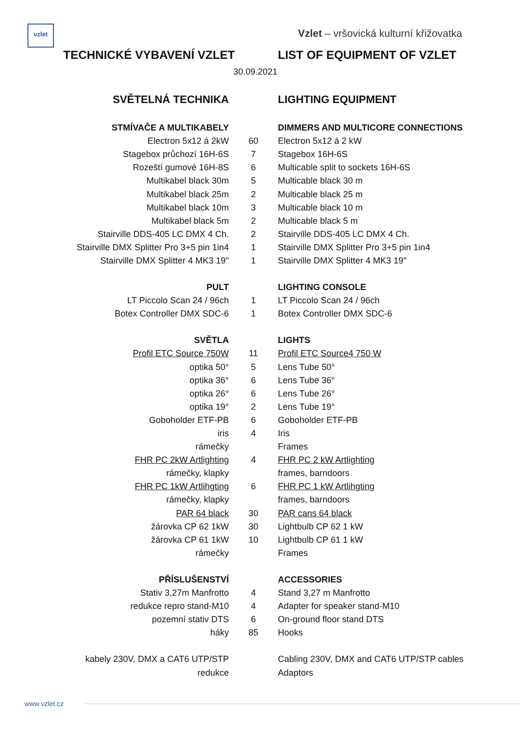vzlet
Vzlet – vršovická kulturní křižovatka
TECHNICKÉ VYBAVENÍ VZLET LIST OF EQUIPMENT OF VZLET
30.09.2021
| SVĚTELNÁ TECHNIKA | | LIGHTING EQUIPMENT |
| STMÍVAČE A MULTIKABELY | | DIMMERS AND MULTICORE CONNECTIONS |
| Electron 5x12 á 2kW | 60 | Electron 5x12 á 2 kW |
| Stagebox průchozí 16H-6S | 7 | Stagebox 16H-6S |
| Rozeští gumové 16H-8S | 6 | Multicable split to sockets 16H-6S |
| Multikabel black 30m | 5 | Multicable black 30 m |
| Multikabel black 25m | 2 | Multicable black 25 m |
| Multikabel black 10m | 3 | Multicable black 10 m |
| Multikabel black 5m | 2 | Multicable black 5 m |
| Stairville DDS-405 LC DMX 4 Ch. | 2 | Stairville DDS-405 LC DMX 4 Ch. |
| Stairville DMX Splitter Pro 3+5 pin 1in4 | 1 | Stairville DMX Splitter Pro 3+5 pin 1in4 |
| Stairville DMX Splitter 4 MK3 19" | 1 | Stairville DMX Splitter 4 MK3 19" |
| PULT | | LIGHTING CONSOLE |
| LT Piccolo Scan 24 / 96ch | 1 | LT Piccolo Scan 24 / 96ch |
| Botex Controller DMX SDC-6 | 1 | Botex Controller DMX SDC-6 |
| SVĚTLA | | LIGHTS |
| Profil ETC Source 750W | 11 | Profil ETC Source4 750 W |
| optika 50° | 5 | Lens Tube 50° |
| optika 36° | 6 | Lens Tube 36° |
| optika 26° | 6 | Lens Tube 26° |
| optika 19° | 2 | Lens Tube 19° |
| Goboholder ETF-PB | 6 | Goboholder ETF-PB |
| iris | 4 | Iris |
| rámečky | | Frames |
| FHR PC 2kW Artlighting | 4 | FHR PC 2 kW Artlighting |
| rámečky, klapky | | frames, barndoors |
| FHR PC 1kW Artlihgting | 6 | FHR PC 1 kW Artlihgting |
| rámečky, klapky | | frames, barndoors |
| PAR 64 black | 30 | PAR cans 64 black |
| žárovka CP 62 1kW | 30 | Lightbulb CP 62 1 kW |
| žárovka CP 61 1kW | 10 | Lightbulb CP 61 1 kW |
| rámečky | | Frames |
| PŘÍSLUŠENSTVÍ | | ACCESSORIES |
| Stativ 3,27m Manfrotto | 4 | Stand 3,27 m Manfrotto |
| redukce repro stand-M10 | 4 | Adapter for speaker stand-M10 |
| pozemní stativ DTS | 6 | On-ground floor stand DTS |
| háky | 85 | Hooks |
| kabely 230V, DMX a CAT6 UTP/STP | | Cabling 230V, DMX and CAT6 UTP/STP cables |
| redukce | | Adaptors |
www.vzlet.cz